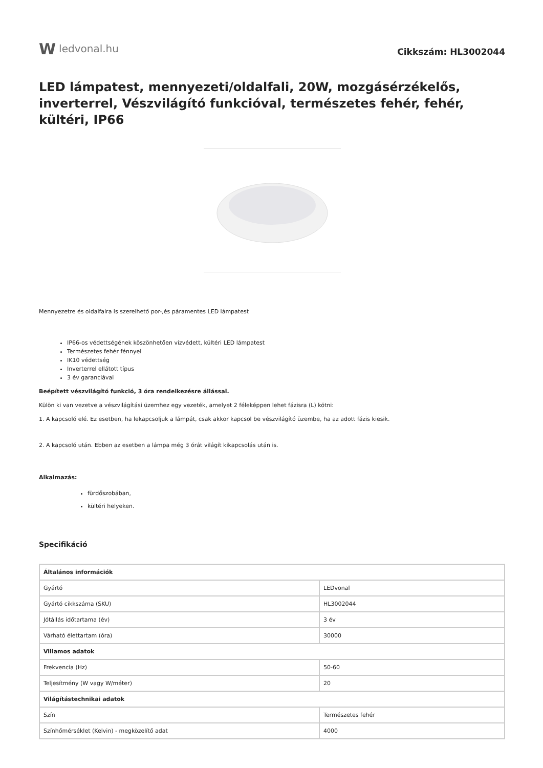W ledvonal.hu
Cikkszám: HL3002044
LED lámpatest, mennyezeti/oldalfali, 20W, mozgásérzékelős, inverterrel, Vészvilágító funkcióval, természetes fehér, fehér, kültéri, IP66
Mennyezetre és oldalfalra is szerelhető por-,és páramentes LED lámpatest
IP66-os védettségének köszönhetően vízvédett, kültéri LED lámpatest
Természetes fehér fénnyel
IK10 védettség
Inverterrel ellátott típus
3 év garanciával
Beépített vészvilágító funkció, 3 óra rendelkezésre állással.
Külön ki van vezetve a vészvilágítási üzemhez egy vezeték, amelyet 2 féleképpen lehet fázisra (L) kötni:
1. A kapcsoló elé. Ez esetben, ha lekapcsoljuk a lámpát, csak akkor kapcsol be vészvilágító üzembe, ha az adott fázis kiesik.
2. A kapcsoló után. Ebben az esetben a lámpa még 3 órát világít kikapcsolás után is.
Alkalmazás:
fürdőszobában,
kültéri helyeken.
Specifikáció
| Általános információk | |
| Gyártó | LEDvonal |
| Gyártó cikkszáma (SKU) | HL3002044 |
| Jótállás időtartama (év) | 3 év |
| Várható élettartam (óra) | 30000 |
| Villamos adatok | |
| Frekvencia (Hz) | 50-60 |
| Teljesítmény (W vagy W/méter) | 20 |
| Világítástechnikai adatok | |
| Szín | Természetes fehér |
| Színhőmérséklet (Kelvin) - megközelítő adat | 4000 |